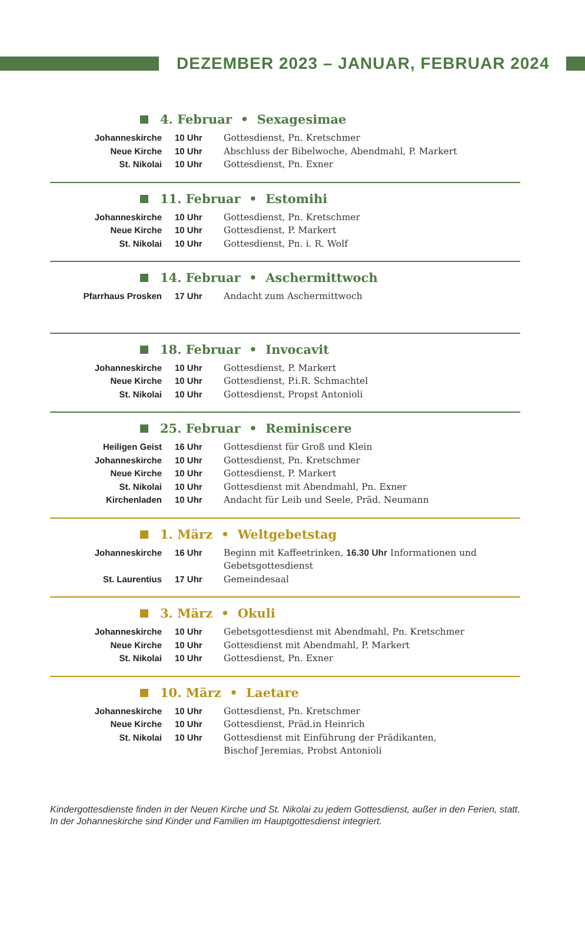DEZEMBER 2023 – JANUAR, FEBRUAR 2024
4. Februar • Sexagesimae
| Johanneskirche | 10 Uhr | Gottesdienst, Pn. Kretschmer |
| Neue Kirche | 10 Uhr | Abschluss der Bibelwoche, Abendmahl, P. Markert |
| St. Nikolai | 10 Uhr | Gottesdienst, Pn. Exner |
11. Februar • Estomihi
| Johanneskirche | 10 Uhr | Gottesdienst, Pn. Kretschmer |
| Neue Kirche | 10 Uhr | Gottesdienst, P. Markert |
| St. Nikolai | 10 Uhr | Gottesdienst, Pn. i. R. Wolf |
14. Februar • Aschermittwoch
| Pfarrhaus Prosken | 17 Uhr | Andacht zum Aschermittwoch |
18. Februar • Invocavit
| Johanneskirche | 10 Uhr | Gottesdienst, P. Markert |
| Neue Kirche | 10 Uhr | Gottesdienst, P.i.R. Schmachtel |
| St. Nikolai | 10 Uhr | Gottesdienst, Propst Antonioli |
25. Februar • Reminiscere
| Heiligen Geist | 16 Uhr | Gottesdienst für Groß und Klein |
| Johanneskirche | 10 Uhr | Gottesdienst, Pn. Kretschmer |
| Neue Kirche | 10 Uhr | Gottesdienst, P. Markert |
| St. Nikolai | 10 Uhr | Gottesdienst mit Abendmahl, Pn. Exner |
| Kirchenladen | 10 Uhr | Andacht für Leib und Seele, Präd. Neumann |
1. März • Weltgebetstag
| Johanneskirche | 16 Uhr | Beginn mit Kaffeetrinken, 16.30 Uhr Informationen und Gebetsgottesdienst |
| St. Laurentius | 17 Uhr | Gemeindesaal |
3. März • Okuli
| Johanneskirche | 10 Uhr | Gebetsgottesdienst mit Abendmahl, Pn. Kretschmer |
| Neue Kirche | 10 Uhr | Gottesdienst mit Abendmahl, P. Markert |
| St. Nikolai | 10 Uhr | Gottesdienst, Pn. Exner |
10. März • Laetare
| Johanneskirche | 10 Uhr | Gottesdienst, Pn. Kretschmer |
| Neue Kirche | 10 Uhr | Gottesdienst, Präd.in Heinrich |
| St. Nikolai | 10 Uhr | Gottesdienst mit Einführung der Prädikanten, Bischof Jeremias, Probst Antonioli |
Kindergottesdienste finden in der Neuen Kirche und St. Nikolai zu jedem Gottesdienst, außer in den Ferien, statt.
In der Johanneskirche sind Kinder und Familien im Hauptgottesdienst integriert.